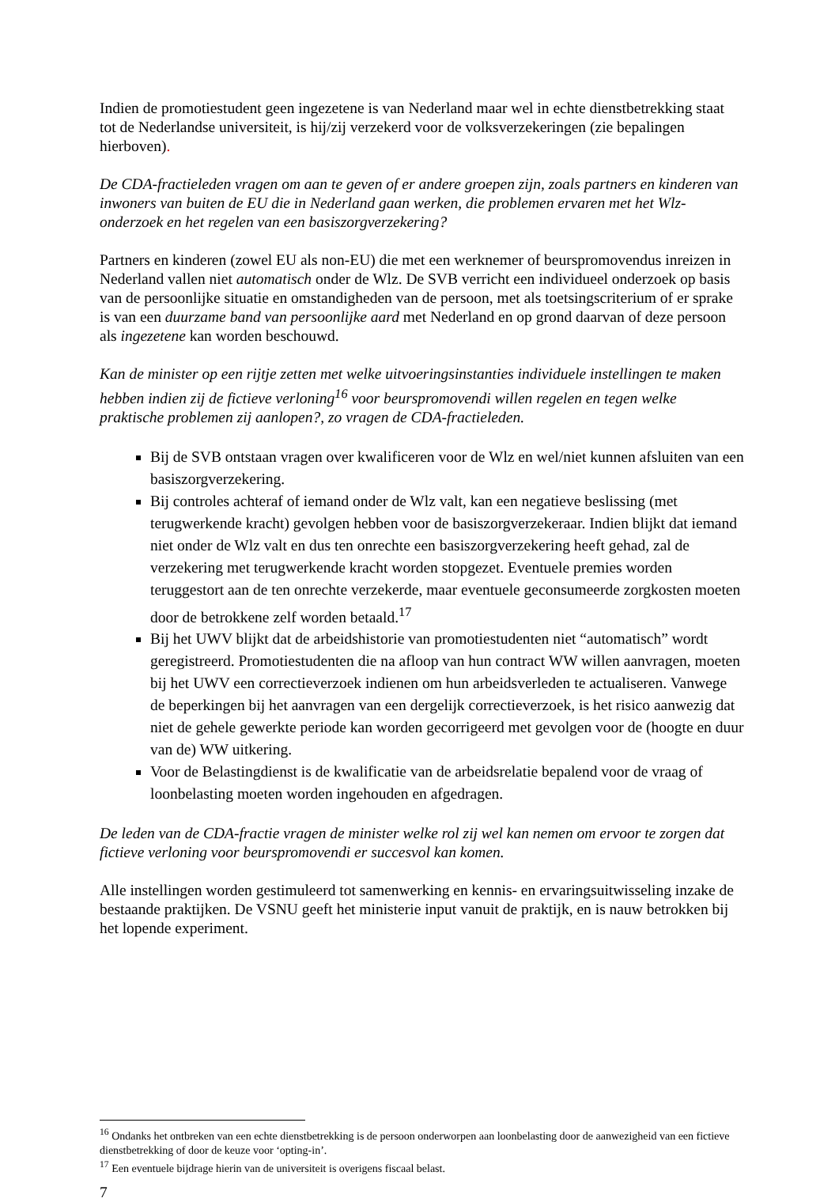Indien de promotiestudent geen ingezetene is van Nederland maar wel in echte dienstbetrekking staat tot de Nederlandse universiteit, is hij/zij verzekerd voor de volksverzekeringen (zie bepalingen hierboven).
De CDA-fractieleden vragen om aan te geven of er andere groepen zijn, zoals partners en kinderen van inwoners van buiten de EU die in Nederland gaan werken, die problemen ervaren met het Wlz-onderzoek en het regelen van een basiszorgverzekering?
Partners en kinderen (zowel EU als non-EU) die met een werknemer of beurspromovendus inreizen in Nederland vallen niet automatisch onder de Wlz. De SVB verricht een individueel onderzoek op basis van de persoonlijke situatie en omstandigheden van de persoon, met als toetsingscriterium of er sprake is van een duurzame band van persoonlijke aard met Nederland en op grond daarvan of deze persoon als ingezetene kan worden beschouwd.
Kan de minister op een rijtje zetten met welke uitvoeringsinstanties individuele instellingen te maken hebben indien zij de fictieve verloning<sup>16</sup> voor beurspromovendi willen regelen en tegen welke praktische problemen zij aanlopen?, zo vragen de CDA-fractieleden.
Bij de SVB ontstaan vragen over kwalificeren voor de Wlz en wel/niet kunnen afsluiten van een basiszorgverzekering.
Bij controles achteraf of iemand onder de Wlz valt, kan een negatieve beslissing (met terugwerkende kracht) gevolgen hebben voor de basiszorgverzekeraar. Indien blijkt dat iemand niet onder de Wlz valt en dus ten onrechte een basiszorgverzekering heeft gehad, zal de verzekering met terugwerkende kracht worden stopgezet. Eventuele premies worden teruggestort aan de ten onrechte verzekerde, maar eventuele geconsumeerde zorgkosten moeten door de betrokkene zelf worden betaald.<sup>17</sup>
Bij het UWV blijkt dat de arbeidshistorie van promotiestudenten niet “automatisch” wordt geregistreerd. Promotiestudenten die na afloop van hun contract WW willen aanvragen, moeten bij het UWV een correctieverzoek indienen om hun arbeidsverleden te actualiseren. Vanwege de beperkingen bij het aanvragen van een dergelijk correctieverzoek, is het risico aanwezig dat niet de gehele gewerkte periode kan worden gecorrigeerd met gevolgen voor de (hoogte en duur van de) WW uitkering.
Voor de Belastingdienst is de kwalificatie van de arbeidsrelatie bepalend voor de vraag of loonbelasting moeten worden ingehouden en afgedragen.
De leden van de CDA-fractie vragen de minister welke rol zij wel kan nemen om ervoor te zorgen dat fictieve verloning voor beurspromovendi er succesvol kan komen.
Alle instellingen worden gestimuleerd tot samenwerking en kennis- en ervaringsuitwisseling inzake de bestaande praktijken. De VSNU geeft het ministerie input vanuit de praktijk, en is nauw betrokken bij het lopende experiment.
<sup>16</sup> Ondanks het ontbreken van een echte dienstbetrekking is de persoon onderworpen aan loonbelasting door de aanwezigheid van een fictieve dienstbetrekking of door de keuze voor ‘opting-in’.
<sup>17</sup> Een eventuele bijdrage hierin van de universiteit is overigens fiscaal belast.
7